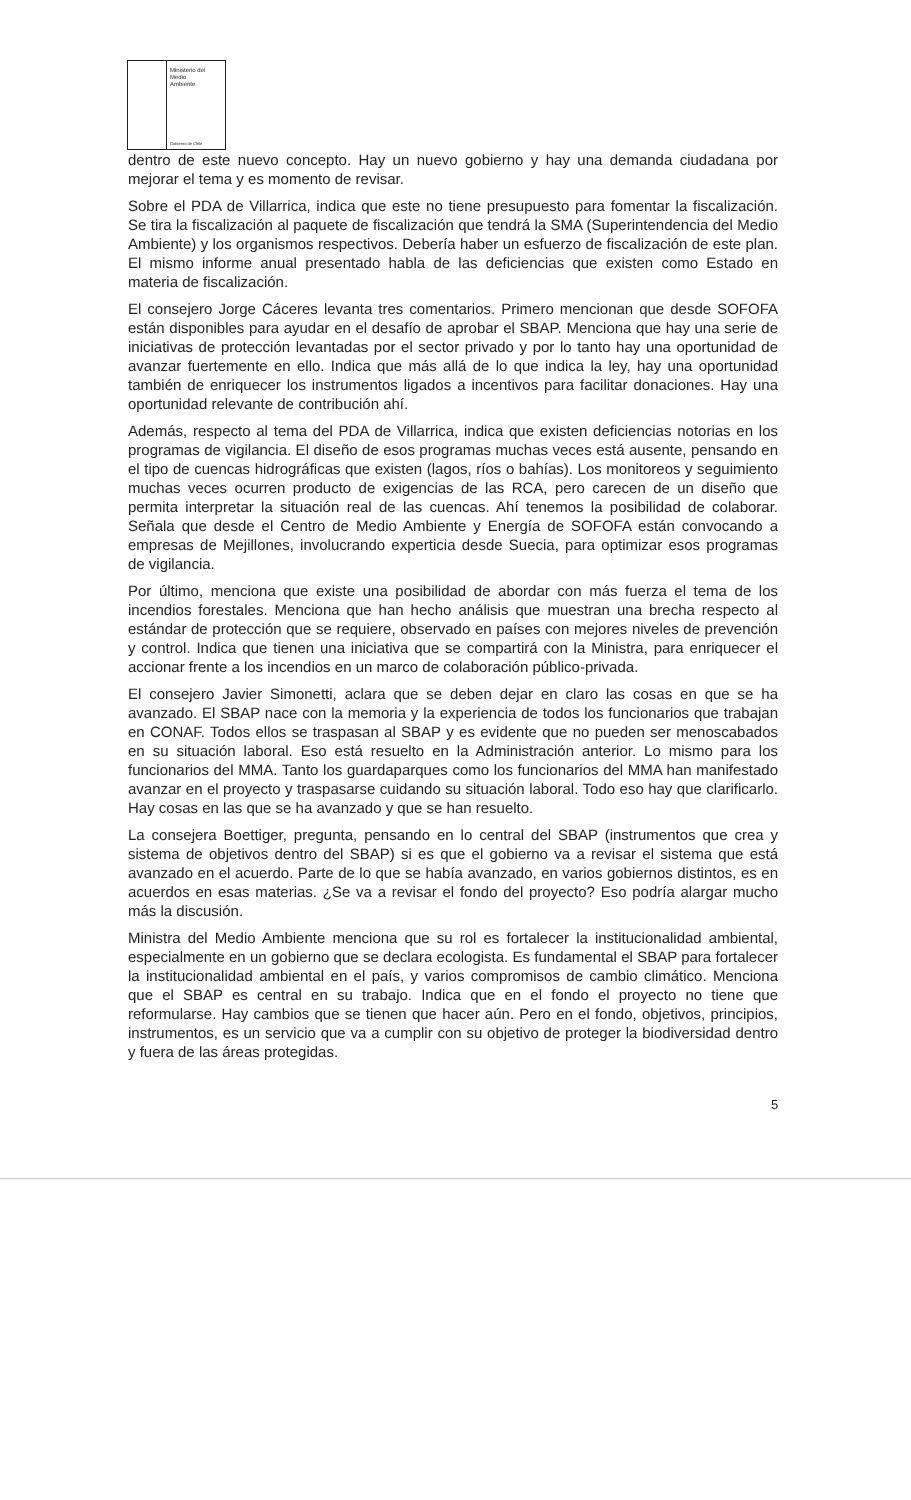Ministerio del
Medio
Ambiente
Gobierno de Chile
dentro de este nuevo concepto. Hay un nuevo gobierno y hay una demanda ciudadana por mejorar el tema y es momento de revisar.
Sobre el PDA de Villarrica, indica que este no tiene presupuesto para fomentar la fiscalización. Se tira la fiscalización al paquete de fiscalización que tendrá la SMA (Superintendencia del Medio Ambiente) y los organismos respectivos. Debería haber un esfuerzo de fiscalización de este plan. El mismo informe anual presentado habla de las deficiencias que existen como Estado en materia de fiscalización.
El consejero Jorge Cáceres levanta tres comentarios. Primero mencionan que desde SOFOFA están disponibles para ayudar en el desafío de aprobar el SBAP. Menciona que hay una serie de iniciativas de protección levantadas por el sector privado y por lo tanto hay una oportunidad de avanzar fuertemente en ello. Indica que más allá de lo que indica la ley, hay una oportunidad también de enriquecer los instrumentos ligados a incentivos para facilitar donaciones. Hay una oportunidad relevante de contribución ahí.
Además, respecto al tema del PDA de Villarrica, indica que existen deficiencias notorias en los programas de vigilancia. El diseño de esos programas muchas veces está ausente, pensando en el tipo de cuencas hidrográficas que existen (lagos, ríos o bahías). Los monitoreos y seguimiento muchas veces ocurren producto de exigencias de las RCA, pero carecen de un diseño que permita interpretar la situación real de las cuencas. Ahí tenemos la posibilidad de colaborar. Señala que desde el Centro de Medio Ambiente y Energía de SOFOFA están convocando a empresas de Mejillones, involucrando experticia desde Suecia, para optimizar esos programas de vigilancia.
Por último, menciona que existe una posibilidad de abordar con más fuerza el tema de los incendios forestales. Menciona que han hecho análisis que muestran una brecha respecto al estándar de protección que se requiere, observado en países con mejores niveles de prevención y control. Indica que tienen una iniciativa que se compartirá con la Ministra, para enriquecer el accionar frente a los incendios en un marco de colaboración público-privada.
El consejero Javier Simonetti, aclara que se deben dejar en claro las cosas en que se ha avanzado. El SBAP nace con la memoria y la experiencia de todos los funcionarios que trabajan en CONAF. Todos ellos se traspasan al SBAP y es evidente que no pueden ser menoscabados en su situación laboral. Eso está resuelto en la Administración anterior. Lo mismo para los funcionarios del MMA. Tanto los guardaparques como los funcionarios del MMA han manifestado avanzar en el proyecto y traspasarse cuidando su situación laboral. Todo eso hay que clarificarlo. Hay cosas en las que se ha avanzado y que se han resuelto.
La consejera Boettiger, pregunta, pensando en lo central del SBAP (instrumentos que crea y sistema de objetivos dentro del SBAP) si es que el gobierno va a revisar el sistema que está avanzado en el acuerdo. Parte de lo que se había avanzado, en varios gobiernos distintos, es en acuerdos en esas materias. ¿Se va a revisar el fondo del proyecto? Eso podría alargar mucho más la discusión.
Ministra del Medio Ambiente menciona que su rol es fortalecer la institucionalidad ambiental, especialmente en un gobierno que se declara ecologista. Es fundamental el SBAP para fortalecer la institucionalidad ambiental en el país, y varios compromisos de cambio climático. Menciona que el SBAP es central en su trabajo. Indica que en el fondo el proyecto no tiene que reformularse. Hay cambios que se tienen que hacer aún. Pero en el fondo, objetivos, principios, instrumentos, es un servicio que va a cumplir con su objetivo de proteger la biodiversidad dentro y fuera de las áreas protegidas.
5